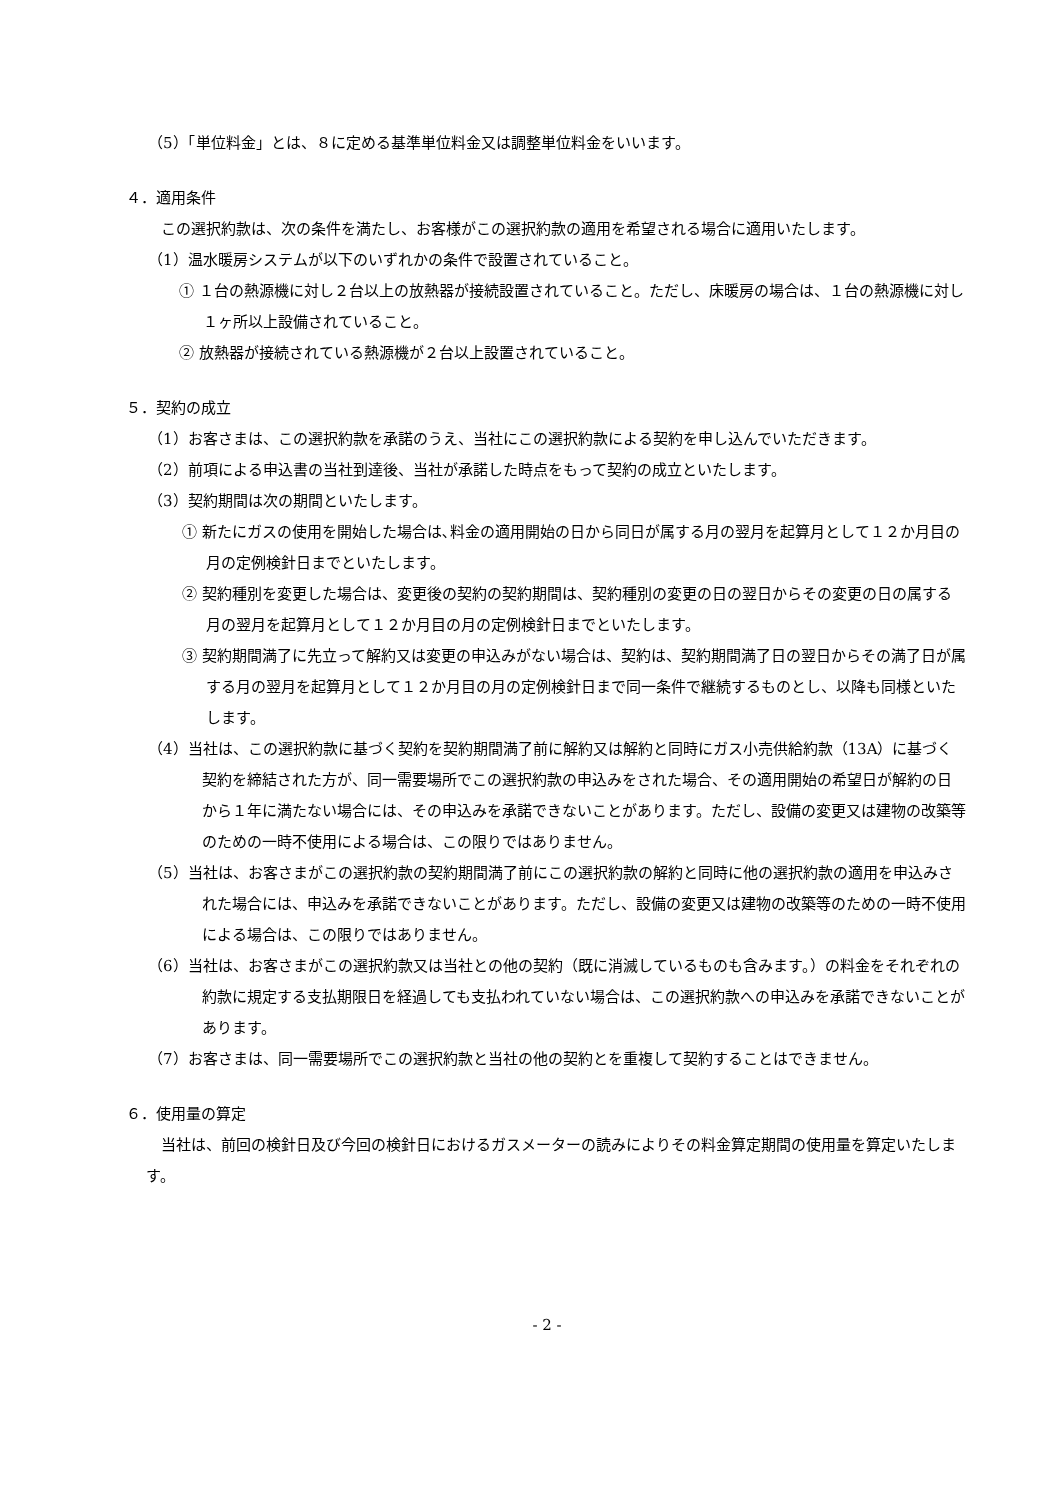（5）「単位料金」とは、８に定める基準単位料金又は調整単位料金をいいます。
４．適用条件
この選択約款は、次の条件を満たし、お客様がこの選択約款の適用を希望される場合に適用いたします。
（1）温水暖房システムが以下のいずれかの条件で設置されていること。
① １台の熱源機に対し２台以上の放熱器が接続設置されていること。ただし、床暖房の場合は、１台の熱源機に対し１ヶ所以上設備されていること。
② 放熱器が接続されている熱源機が２台以上設置されていること。
５．契約の成立
（1）お客さまは、この選択約款を承諾のうえ、当社にこの選択約款による契約を申し込んでいただきます。
（2）前項による申込書の当社到達後、当社が承諾した時点をもって契約の成立といたします。
（3）契約期間は次の期間といたします。
① 新たにガスの使用を開始した場合は､料金の適用開始の日から同日が属する月の翌月を起算月として１２か月目の月の定例検針日までといたします。
② 契約種別を変更した場合は、変更後の契約の契約期間は、契約種別の変更の日の翌日からその変更の日の属する月の翌月を起算月として１２か月目の月の定例検針日までといたします。
③ 契約期間満了に先立って解約又は変更の申込みがない場合は、契約は、契約期間満了日の翌日からその満了日が属する月の翌月を起算月として１２か月目の月の定例検針日まで同一条件で継続するものとし、以降も同様といたします。
（4）当社は、この選択約款に基づく契約を契約期間満了前に解約又は解約と同時にガス小売供給約款（13A）に基づく契約を締結された方が、同一需要場所でこの選択約款の申込みをされた場合、その適用開始の希望日が解約の日から１年に満たない場合には、その申込みを承諾できないことがあります。ただし、設備の変更又は建物の改築等のための一時不使用による場合は、この限りではありません。
（5）当社は、お客さまがこの選択約款の契約期間満了前にこの選択約款の解約と同時に他の選択約款の適用を申込みされた場合には、申込みを承諾できないことがあります。ただし、設備の変更又は建物の改築等のための一時不使用による場合は、この限りではありません。
（6）当社は、お客さまがこの選択約款又は当社との他の契約（既に消滅しているものも含みます。）の料金をそれぞれの約款に規定する支払期限日を経過しても支払われていない場合は、この選択約款への申込みを承諾できないことがあります。
（7）お客さまは、同一需要場所でこの選択約款と当社の他の契約とを重複して契約することはできません。
６．使用量の算定
当社は、前回の検針日及び今回の検針日におけるガスメーターの読みによりその料金算定期間の使用量を算定いたします。
- 2 -